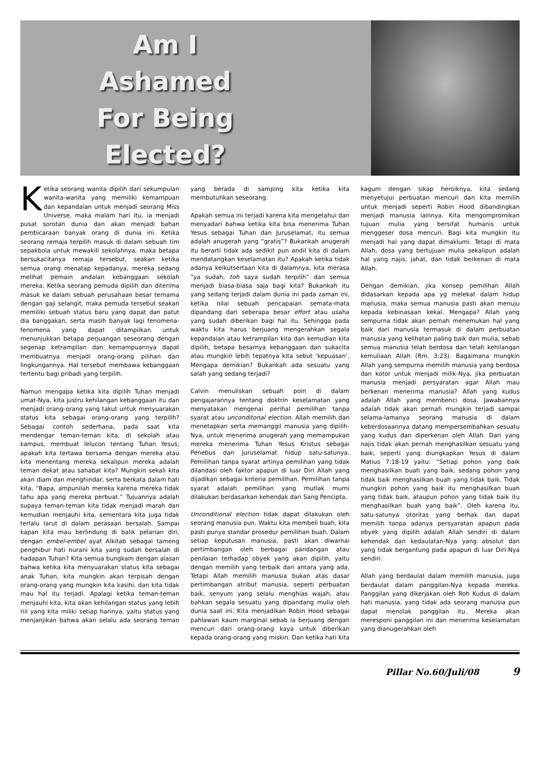Am I
Ashamed
For Being
Elected?
Ketika seorang wanita dipilih dari sekumpulan wanita-wanita yang memiliki kemampuan dan kepandaian untuk menjadi seorang Miss Universe, maka malam hari itu, ia menjadi pusat sorotan dunia dan akan menjadi bahan pembicaraan banyak orang di dunia ini. Ketika seorang remaja terpilih masuk di dalam sebuah tim sepakbola untuk mewakili sekolahnya, maka betapa bersukacitanya remaja tersebut, seakan ketika semua orang menatap kepadanya, mereka sedang melihat pemain andalan kebanggaan sekolah mereka. Ketika seorang pemuda dipilih dan diterima masuk ke dalam sebuah perusahaan besar ternama dengan gaji selangit, maka pemuda tersebut seakan memiliki sebuah status baru yang dapat dan patut dia banggakan, serta masih banyak lagi fenomena-fenomena yang dapat ditampilkan untuk menunjukkan betapa perjuangan seseorang dengan segenap ketrampilan dan kemampuannya dapat membuatnya menjadi orang-orang pilihan dari lingkungannya. Hal tersebut membawa kebanggaan tertentu bagi pribadi yang terpilih.
Namun mengapa ketika kita dipilih Tuhan menjadi umat-Nya, kita justru kehilangan kebanggaan itu dan menjadi orang-orang yang takut untuk menyuarakan status kita sebagai orang-orang yang terpilih? Sebagai contoh sederhana, pada saat kita mendengar teman-teman kita, di sekolah atau kampus, membuat lelucon tentang Tuhan Yesus, apakah kita tertawa bersama dengan mereka atau kita menentang mereka sekalipun mereka adalah teman dekat atau sahabat kita? Mungkin sekali kita akan diam dan menghindar, serta berkata dalam hati kita, “Bapa, ampunilah mereka karena mereka tidak tahu apa yang mereka perbuat.” Tujuannya adalah supaya teman-teman kita tidak menjadi marah dan kemudian menjauhi kita, sementara kita juga tidak terlalu larut di dalam perasaan bersalah. Sampai kapan kita mau berlindung di balik pelarian diri, dengan embel-embel ayat Alkitab sebagai tameng penghibur hati nurani kita yang sudah bersalah di hadapan Tuhan? Kita semua bungkam dengan alasan bahwa ketika kita menyuarakan status kita sebagai anak Tuhan, kita mungkin akan terpisah dengan orang-orang yang mungkin kita kasihi, dan kita tidak mau hal itu terjadi. Apalagi ketika teman-teman menjauhi kita, kita akan kehilangan status yang lebih riil yang kita miliki setiap harinya, yaitu status yang menjanjikan bahwa akan selalu ada seorang teman yang berada di samping kita ketika kita membutuhkan seseorang.
Apakah semua ini terjadi karena kita mengetahui dan menyadari bahwa ketika kita bisa menerima Tuhan Yesus sebagai Tuhan dan Juruselamat, itu semua adalah anugerah yang “gratis”? Bukankah anugerah itu berarti tidak ada sedikit pun andil kita di dalam mendatangkan keselamatan itu? Apakah ketika tidak adanya keikutsertaan kita di dalamnya, kita merasa “ya sudah, toh saya sudah terpilih” dan semua menjadi biasa-biasa saja bagi kita? Bukankah itu yang sedang terjadi dalam dunia ini pada zaman ini, ketika nilai sebuah pencapaian semata-mata dipandang dari seberapa besar effort atau usaha yang sudah diberikan bagi hal itu. Sehingga pada waktu kita harus berjuang mengerahkan segala kepandaian atau ketrampilan kita dan kemudian kita dipilih, betapa besarnya kebanggaan dan sukacita atau mungkin lebih tepatnya kita sebut ‘kepuasan’. Mengapa demikian? Bukankah ada sesuatu yang salah yang sedang terjadi?
Calvin menuliskan sebuah poin di dalam pengajarannya tentang doktrin keselamatan yang menyatakan mengenai perihal pemilihan tanpa syarat atau unconditonal election. Allah memilih dan menetapkan serta memanggil manusia yang dipilih-Nya, untuk menerima anugerah yang memampukan mereka menerima Tuhan Yesus Kristus sebagai Penebus dan Juruselamat hidup satu-satunya. Pemilihan tanpa syarat artinya pemilihan yang tidak dilandasi oleh faktor apapun di luar Diri Allah yang dijadikan sebagai kriteria pemilihan. Pemilihan tanpa syarat adalah pemilihan yang mutlak murni dilakukan berdasarkan kehendak dari Sang Pencipta.
Unconditional election tidak dapat dilakukan oleh seorang manusia pun. Waktu kita membeli buah, kita pasti punya standar prosedur pemilihan buah. Dalam setiap keputusan manusia, pasti akan diwarnai pertimbangan oleh berbagai pandangan atau penilaian terhadap obyek yang akan dipilih, yaitu dengan memilih yang terbaik dari antara yang ada. Tetapi Allah memilih manusia bukan atas dasar pertimbangan atribut manusia, seperti perbuatan baik, senyum yang selalu menghias wajah, atau bahkan segala sesuatu yang dipandang mulia oleh dunia saat ini. Kita menjadikan Robin Hood sebagai pahlawan kaum marginal sebab ia berjuang dengan mencuri dari orang-orang kaya untuk diberikan kepada orang-orang yang miskin. Dan ketika hati kita kagum dengan sikap heroiknya, kita sedang menyetujui perbuatan mencuri dan kita memilih untuk menjadi seperti Robin Hood dibandingkan menjadi manusia lainnya. Kita mengompromikan tujuan mulia yang bersifat humanis untuk menggeser dosa mencuri. Bagi kita mungkin itu menjadi hal yang dapat dimaklumi. Tetapi di mata Allah, dosa yang bertujuan mulia sekalipun adalah hal yang najis, jahat, dan tidak berkenan di mata Allah.
Dengan demikian, jika konsep pemilihan Allah didasarkan kepada apa yg melekat dalam hidup manusia, maka semua manusia pasti akan menuju kepada kebinasaan kekal. Mengapa? Allah yang sempurna tidak akan pernah menemukan hal yang baik dari manusia termasuk di dalam perbuatan manusia yang kelihatan paling baik dan mulia, sebab semua manusia telah berdosa dan telah kehilangan kemuliaan Allah (Rm. 3:23). Bagaimana mungkin Allah yang sempurna memilih manusia yang berdosa dan kotor untuk menjadi milik-Nya, jika perbuatan manusia menjadi persyaratan agar Allah mau berkenan menerima manusia? Allah yang kudus adalah Allah yang membenci dosa. Jawabannya adalah tidak akan pernah mungkin terjadi sampai selama-lamanya seorang manusia di dalam keberdosaannya datang mempersembahkan sesuatu yang kudus dan diperkenan oleh Allah. Dari yang najis tidak akan pernah menghasilkan sesuatu yang baik, seperti yang diungkapkan Yesus di dalam Matius 7:18-19 yaitu: “Setiap pohon yang baik menghasilkan buah yang baik, sedang pohon yang tidak baik menghasilkan buah yang tidak baik. Tidak mungkin pohon yang baik itu menghasilkan buah yang tidak baik, ataupun pohon yang tidak baik itu menghasilkan buah yang baik”. Oleh karena itu, satu-satunya otoritas yang berhak dan dapat memilih tanpa adanya persyaratan apapun pada obyek yang dipilih adalah Allah sendiri di dalam kehendak dan kedaulatan-Nya yang absolut dan yang tidak bergantung pada apapun di luar Diri-Nya sendiri.
Allah yang berdaulat dalam memilih manusia, juga berdaulat dalam panggilan-Nya kepada mereka. Panggilan yang dikerjakan oleh Roh Kudus di dalam hati manusia, yang tidak ada seorang manusia pun dapat menolak panggilan itu. Mereka akan meresponi panggilan ini dan menerima keselamatan yang dianugerahkan oleh
Pillar No.60/Juli/08 9